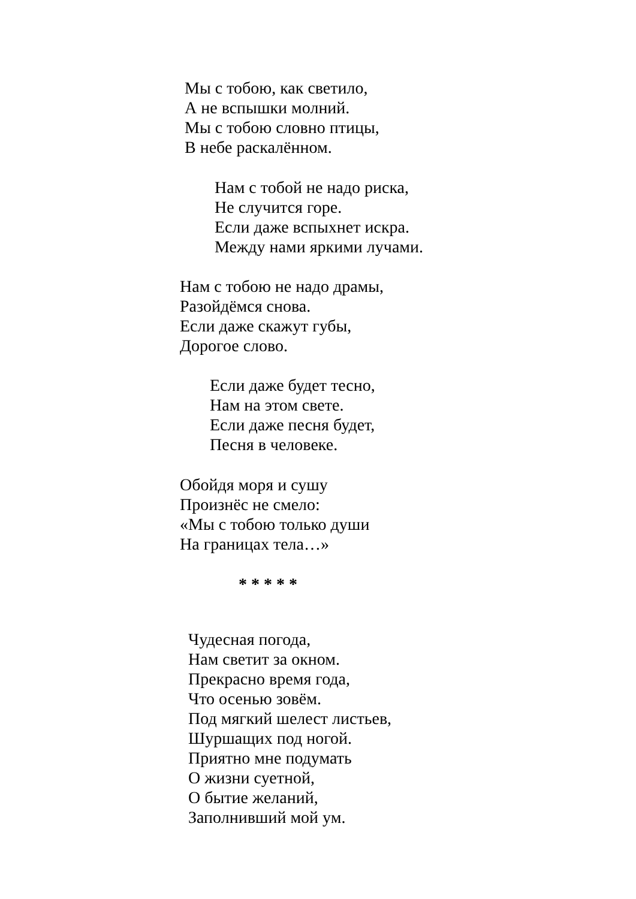Мы с тобою, как светило,
А не вспышки молний.
Мы с тобою словно птицы,
В небе раскалённом.
Нам с тобой не надо риска,
Не случится горе.
Если даже вспыхнет искра.
Между нами яркими лучами.
Нам с тобою не надо драмы,
Разойдёмся снова.
Если даже скажут губы,
Дорогое слово.
Если даже будет тесно,
Нам на этом свете.
Если даже песня будет,
Песня в человеке.
Обойдя моря и сушу
Произнёс не смело:
«Мы с тобою только души
На границах тела…»
* * * * *
Чудесная погода,
Нам светит за окном.
Прекрасно время года,
Что осенью зовём.
Под мягкий шелест листьев,
Шуршащих под ногой.
Приятно мне подумать
О жизни суетной,
О бытие желаний,
Заполнивший мой ум.